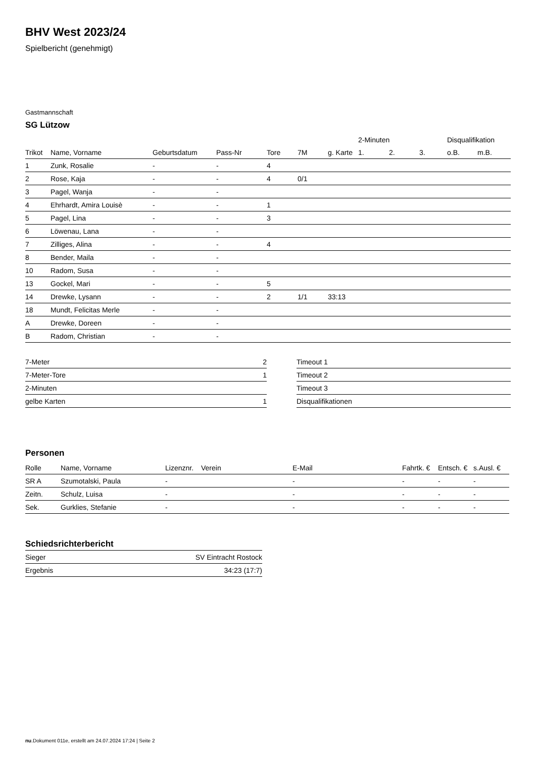BHV West 2023/24
Spielbericht (genehmigt)
Gastmannschaft
SG Lützow
| | | | | | | | 2-Minuten | | | Disqualifikation | |
| --- | --- | --- | --- | --- | --- | --- | --- | --- | --- | --- | --- |
| Trikot | Name, Vorname | Geburtsdatum | Pass-Nr | Tore | 7M | g. Karte | 1. | 2. | 3. | o.B. | m.B. |
| 1 | Zunk, Rosalie | - | - | 4 | | | | | | | |
| 2 | Rose, Kaja | - | - | 4 | 0/1 | | | | | | |
| 3 | Pagel, Wanja | - | - | | | | | | | | |
| 4 | Ehrhardt, Amira Louisè | - | - | 1 | | | | | | | |
| 5 | Pagel, Lina | - | - | 3 | | | | | | | |
| 6 | Löwenau, Lana | - | - | | | | | | | | |
| 7 | Zilliges, Alina | - | - | 4 | | | | | | | |
| 8 | Bender, Maila | - | - | | | | | | | | |
| 10 | Radom, Susa | - | - | | | | | | | | |
| 13 | Gockel, Mari | - | - | 5 | | | | | | | |
| 14 | Drewke, Lysann | - | - | 2 | 1/1 | 33:13 | | | | | |
| 18 | Mundt, Felicitas Merle | - | - | | | | | | | | |
| A | Drewke, Doreen | - | - | | | | | | | | |
| B | Radom, Christian | - | - | | | | | | | | |
| 7-Meter | 2 |
| 7-Meter-Tore | 1 |
| 2-Minuten | |
| gelbe Karten | 1 |
| Timeout 1 |
| Timeout 2 |
| Timeout 3 |
| Disqualifikationen |
Personen
| Rolle | Name, Vorname | Lizenznr. | Verein | E-Mail | Fahrtk. € | Entsch. € | s.Ausl. € |
| --- | --- | --- | --- | --- | --- | --- | --- |
| SR A | Szumotalski, Paula | - | | - | - | - | - |
| Zeitn. | Schulz, Luisa | - | | - | - | - | - |
| Sek. | Gurklies, Stefanie | - | | - | - | - | - |
Schiedsrichterbericht
| Sieger | SV Eintracht Rostock |
| Ergebnis | 34:23 (17:7) |
nu.Dokument 011e, erstellt am 24.07.2024 17:24 | Seite 2